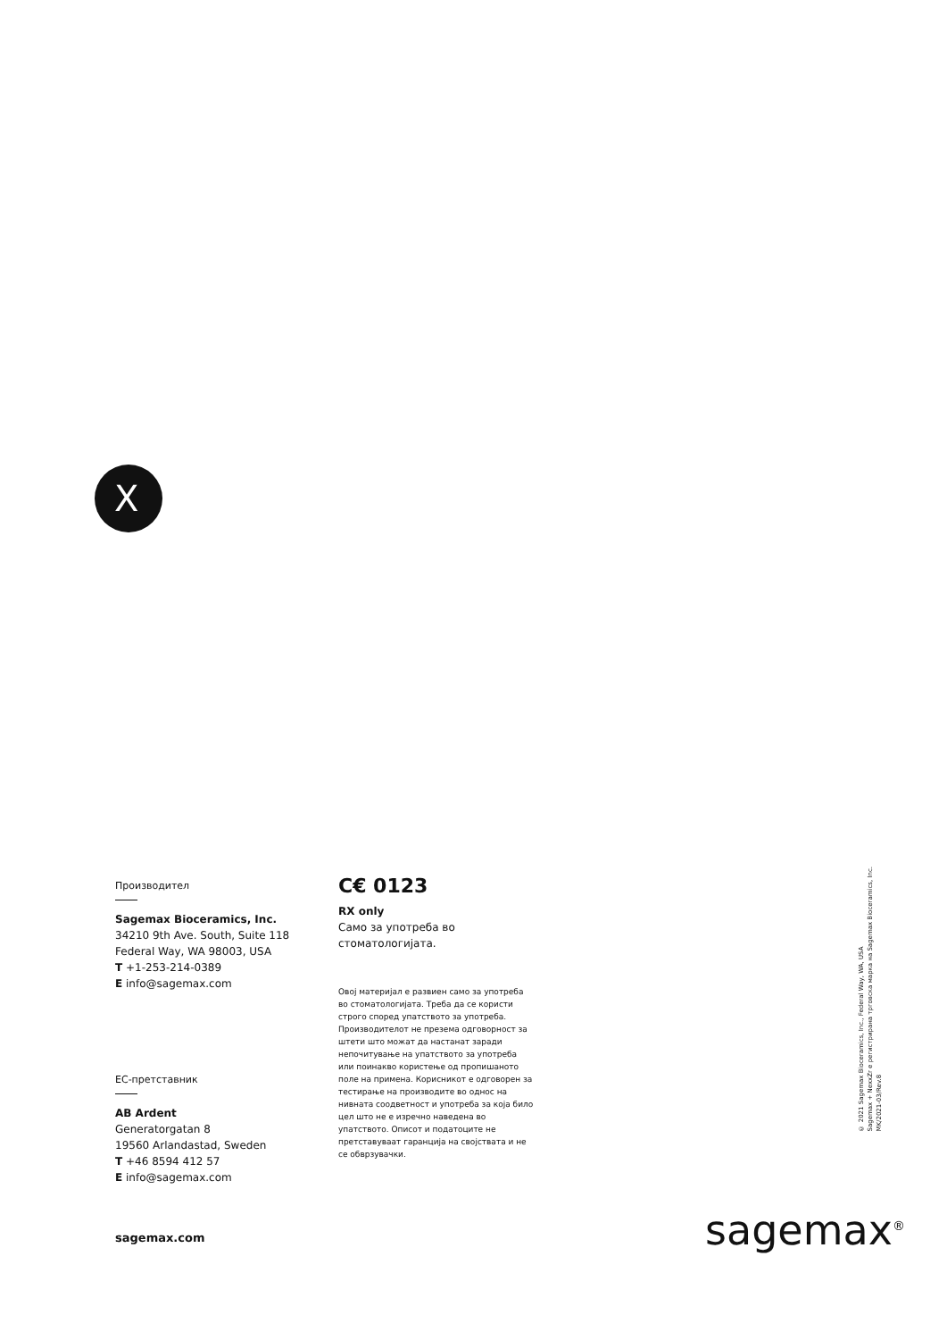X
Производител
Sagemax Bioceramics, Inc.
34210 9th Ave. South, Suite 118
Federal Way, WA 98003, USA
T +1-253-214-0389
E info@sagemax.com
ЕС-претставник
AB Ardent
Generatorgatan 8
19560 Arlandastad, Sweden
T +46 8594 412 57
E info@sagemax.com
C€ 0123
RX only
Само за употреба во
стоматологијата.
Овој материјал е развиен само за употреба во стоматологијата. Треба да се користи строго според упатството за употреба. Производителот не презема одговорност за штети што можат да настанат заради непочитување на упатството за употреба или поинакво користење од пропишаното поле на примена. Корисникот е одговорен за тестирање на производите во однос на нивната соодветност и употреба за која било цел што не е изречно наведена во упатството. Описот и податоците не претставуваат гаранција на својствата и не се обврзувачки.
© 2021 Sagemax Bioceramics, Inc., Federal Way, WA, USA
Sagemax + NexxZr е регистрирана трговска марка на Sagemax Bioceramics, Inc.
MK/2021-03/Rev.8
sagemax.com sagemax<sup>®</sup>